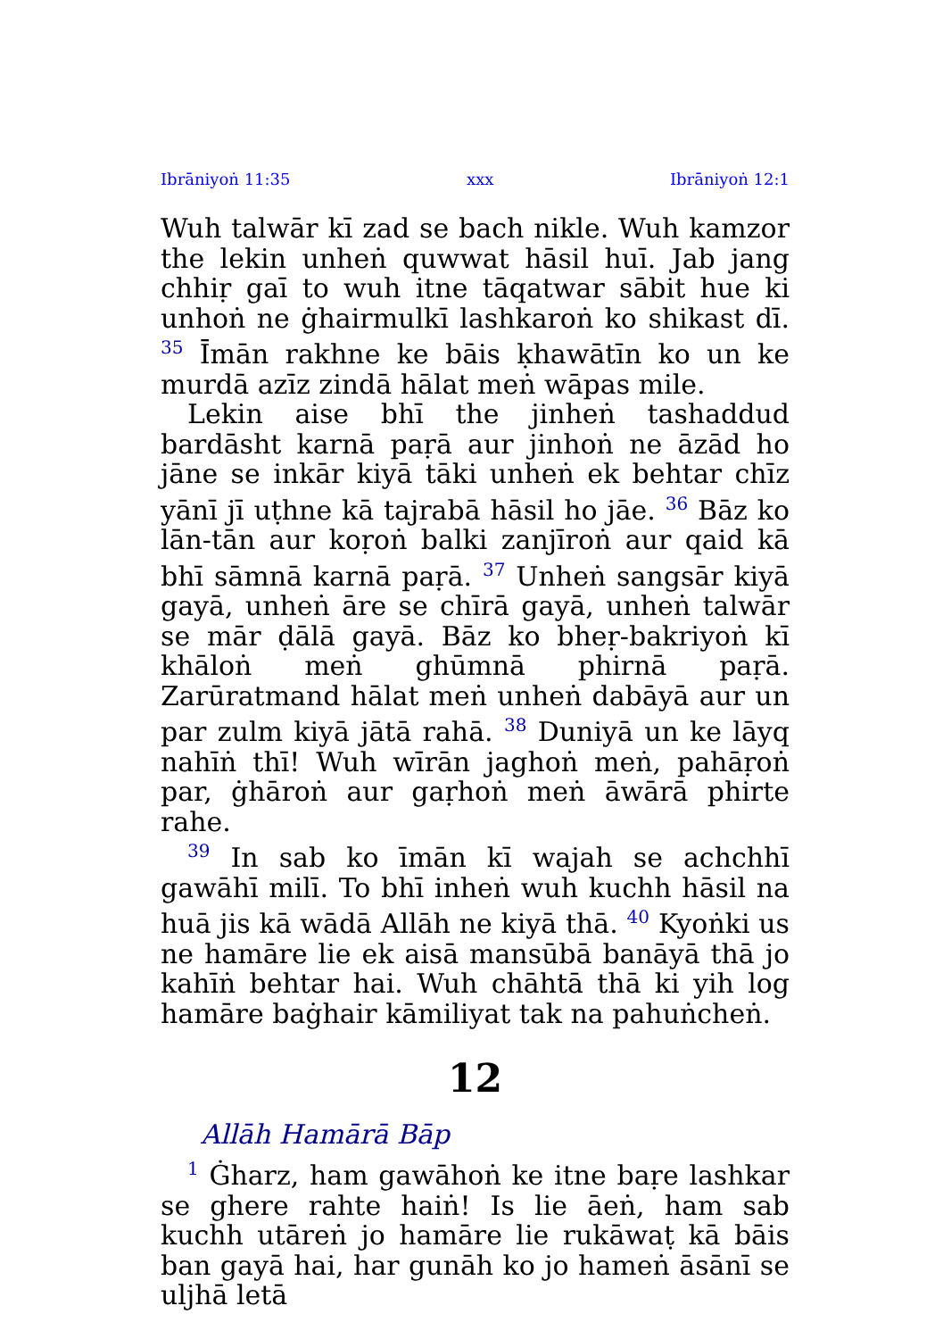Ibrāniyoṅ 11:35 xxx Ibrāniyoṅ 12:1
Wuh talwār kī zad se bach nikle. Wuh kamzor the lekin unheṅ quwwat hāsil huī. Jab jang chhiṛ gaī to wuh itne tāqatwar sābit hue ki unhoṅ ne ġhairmulkī lashkaroṅ ko shikast dī. <sup>35</sup> Īmān rakhne ke bāis ḳhawātīn ko un ke murdā azīz zindā hālat meṅ wāpas mile.
Lekin aise bhī the jinheṅ tashaddud bardāsht karnā paṛā aur jinhoṅ ne āzād ho jāne se inkār kiyā tāki unheṅ ek behtar chīz yānī jī uṭhne kā tajrabā hāsil ho jāe. <sup>36</sup> Bāz ko lān-tān aur koṛoṅ balki zanjīroṅ aur qaid kā bhī sāmnā karnā paṛā. <sup>37</sup> Unheṅ sangsār kiyā gayā, unheṅ āre se chīrā gayā, unheṅ talwār se mār ḍālā gayā. Bāz ko bheṛ-bakriyoṅ kī khāloṅ meṅ ghūmnā phirnā paṛā. Zarūratmand hālat meṅ unheṅ dabāyā aur un par zulm kiyā jātā rahā. <sup>38</sup> Duniyā un ke lāyq nahīṅ thī! Wuh wīrān jaghoṅ meṅ, pahāṛoṅ par, ġhāroṅ aur gaṛhoṅ meṅ āwārā phirte rahe.
<sup>39</sup> In sab ko īmān kī wajah se achchhī gawāhī milī. To bhī inheṅ wuh kuchh hāsil na huā jis kā wādā Allāh ne kiyā thā. <sup>40</sup> Kyoṅki us ne hamāre lie ek aisā mansūbā banāyā thā jo kahīṅ behtar hai. Wuh chāhtā thā ki yih log hamāre baġhair kāmiliyat tak na pahuṅcheṅ.
12
Allāh Hamārā Bāp
<sup>1</sup> Ġharz, ham gawāhoṅ ke itne baṛe lashkar se ghere rahte haiṅ! Is lie āeṅ, ham sab kuchh utāreṅ jo hamāre lie rukāwaṭ kā bāis ban gayā hai, har gunāh ko jo hameṅ āsānī se uljhā letā